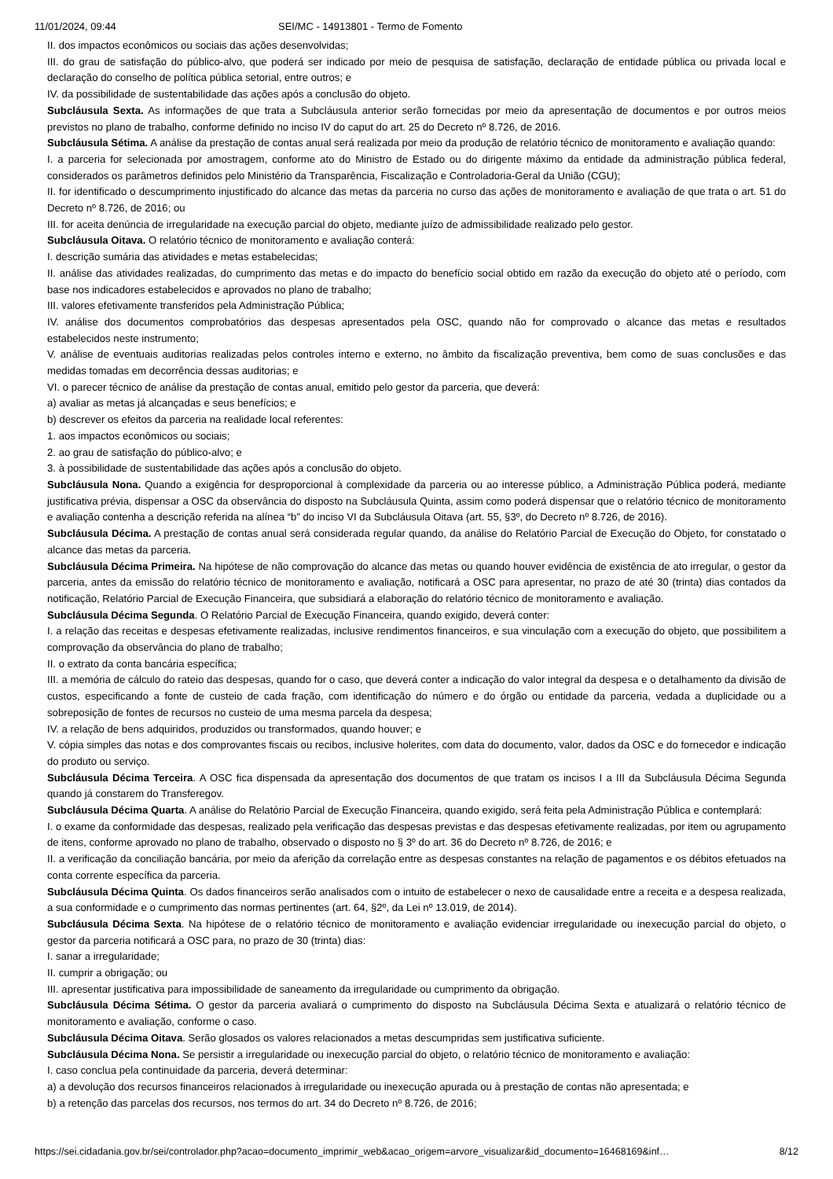11/01/2024, 09:44 SEI/MC - 14913801 - Termo de Fomento
II. dos impactos econômicos ou sociais das ações desenvolvidas;
III. do grau de satisfação do público-alvo, que poderá ser indicado por meio de pesquisa de satisfação, declaração de entidade pública ou privada local e declaração do conselho de política pública setorial, entre outros; e
IV. da possibilidade de sustentabilidade das ações após a conclusão do objeto.
Subcláusula Sexta. As informações de que trata a Subcláusula anterior serão fornecidas por meio da apresentação de documentos e por outros meios previstos no plano de trabalho, conforme definido no inciso IV do caput do art. 25 do Decreto nº 8.726, de 2016.
Subcláusula Sétima. A análise da prestação de contas anual será realizada por meio da produção de relatório técnico de monitoramento e avaliação quando:
I. a parceria for selecionada por amostragem, conforme ato do Ministro de Estado ou do dirigente máximo da entidade da administração pública federal, considerados os parâmetros definidos pelo Ministério da Transparência, Fiscalização e Controladoria-Geral da União (CGU);
II. for identificado o descumprimento injustificado do alcance das metas da parceria no curso das ações de monitoramento e avaliação de que trata o art. 51 do Decreto nº 8.726, de 2016; ou
III. for aceita denúncia de irregularidade na execução parcial do objeto, mediante juízo de admissibilidade realizado pelo gestor.
Subcláusula Oitava. O relatório técnico de monitoramento e avaliação conterá:
I. descrição sumária das atividades e metas estabelecidas;
II. análise das atividades realizadas, do cumprimento das metas e do impacto do benefício social obtido em razão da execução do objeto até o período, com base nos indicadores estabelecidos e aprovados no plano de trabalho;
III. valores efetivamente transferidos pela Administração Pública;
IV. análise dos documentos comprobatórios das despesas apresentados pela OSC, quando não for comprovado o alcance das metas e resultados estabelecidos neste instrumento;
V. análise de eventuais auditorias realizadas pelos controles interno e externo, no âmbito da fiscalização preventiva, bem como de suas conclusões e das medidas tomadas em decorrência dessas auditorias; e
VI. o parecer técnico de análise da prestação de contas anual, emitido pelo gestor da parceria, que deverá:
a) avaliar as metas já alcançadas e seus benefícios; e
b) descrever os efeitos da parceria na realidade local referentes:
1. aos impactos econômicos ou sociais;
2. ao grau de satisfação do público-alvo; e
3. à possibilidade de sustentabilidade das ações após a conclusão do objeto.
Subcláusula Nona. Quando a exigência for desproporcional à complexidade da parceria ou ao interesse público, a Administração Pública poderá, mediante justificativa prévia, dispensar a OSC da observância do disposto na Subcláusula Quinta, assim como poderá dispensar que o relatório técnico de monitoramento e avaliação contenha a descrição referida na alínea “b” do inciso VI da Subcláusula Oitava (art. 55, §3º, do Decreto nº 8.726, de 2016).
Subcláusula Décima. A prestação de contas anual será considerada regular quando, da análise do Relatório Parcial de Execução do Objeto, for constatado o alcance das metas da parceria.
Subcláusula Décima Primeira. Na hipótese de não comprovação do alcance das metas ou quando houver evidência de existência de ato irregular, o gestor da parceria, antes da emissão do relatório técnico de monitoramento e avaliação, notificará a OSC para apresentar, no prazo de até 30 (trinta) dias contados da notificação, Relatório Parcial de Execução Financeira, que subsidiará a elaboração do relatório técnico de monitoramento e avaliação.
Subcláusula Décima Segunda. O Relatório Parcial de Execução Financeira, quando exigido, deverá conter:
I. a relação das receitas e despesas efetivamente realizadas, inclusive rendimentos financeiros, e sua vinculação com a execução do objeto, que possibilitem a comprovação da observância do plano de trabalho;
II. o extrato da conta bancária específica;
III. a memória de cálculo do rateio das despesas, quando for o caso, que deverá conter a indicação do valor integral da despesa e o detalhamento da divisão de custos, especificando a fonte de custeio de cada fração, com identificação do número e do órgão ou entidade da parceria, vedada a duplicidade ou a sobreposição de fontes de recursos no custeio de uma mesma parcela da despesa;
IV. a relação de bens adquiridos, produzidos ou transformados, quando houver; e
V. cópia simples das notas e dos comprovantes fiscais ou recibos, inclusive holerites, com data do documento, valor, dados da OSC e do fornecedor e indicação do produto ou serviço.
Subcláusula Décima Terceira. A OSC fica dispensada da apresentação dos documentos de que tratam os incisos I a III da Subcláusula Décima Segunda quando já constarem do Transferegov.
Subcláusula Décima Quarta. A análise do Relatório Parcial de Execução Financeira, quando exigido, será feita pela Administração Pública e contemplará:
I. o exame da conformidade das despesas, realizado pela verificação das despesas previstas e das despesas efetivamente realizadas, por item ou agrupamento de itens, conforme aprovado no plano de trabalho, observado o disposto no § 3º do art. 36 do Decreto nº 8.726, de 2016; e
II. a verificação da conciliação bancária, por meio da aferição da correlação entre as despesas constantes na relação de pagamentos e os débitos efetuados na conta corrente específica da parceria.
Subcláusula Décima Quinta. Os dados financeiros serão analisados com o intuito de estabelecer o nexo de causalidade entre a receita e a despesa realizada, a sua conformidade e o cumprimento das normas pertinentes (art. 64, §2º, da Lei nº 13.019, de 2014).
Subcláusula Décima Sexta. Na hipótese de o relatório técnico de monitoramento e avaliação evidenciar irregularidade ou inexecução parcial do objeto, o gestor da parceria notificará a OSC para, no prazo de 30 (trinta) dias:
I. sanar a irregularidade;
II. cumprir a obrigação; ou
III. apresentar justificativa para impossibilidade de saneamento da irregularidade ou cumprimento da obrigação.
Subcláusula Décima Sétima. O gestor da parceria avaliará o cumprimento do disposto na Subcláusula Décima Sexta e atualizará o relatório técnico de monitoramento e avaliação, conforme o caso.
Subcláusula Décima Oitava. Serão glosados os valores relacionados a metas descumpridas sem justificativa suficiente.
Subcláusula Décima Nona. Se persistir a irregularidade ou inexecução parcial do objeto, o relatório técnico de monitoramento e avaliação:
I. caso conclua pela continuidade da parceria, deverá determinar:
a) a devolução dos recursos financeiros relacionados à irregularidade ou inexecução apurada ou à prestação de contas não apresentada; e
b) a retenção das parcelas dos recursos, nos termos do art. 34 do Decreto nº 8.726, de 2016;
https://sei.cidadania.gov.br/sei/controlador.php?acao=documento_imprimir_web&acao_origem=arvore_visualizar&id_documento=16468169&inf… 8/12